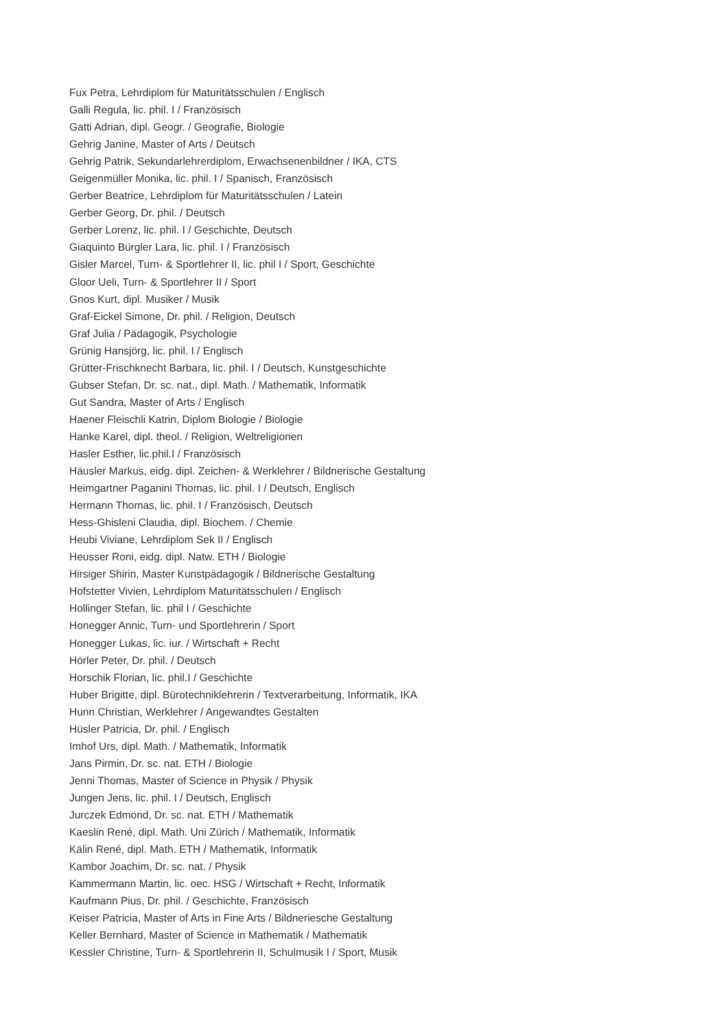Fux Petra, Lehrdiplom für Maturitätsschulen / Englisch
Galli Regula, lic. phil. I / Französisch
Gatti Adrian, dipl. Geogr. / Geografie, Biologie
Gehrig Janine, Master of Arts / Deutsch
Gehrig Patrik, Sekundarlehrerdiplom, Erwachsenenbildner / IKA, CTS
Geigenmüller Monika, lic. phil. I / Spanisch, Französisch
Gerber Beatrice, Lehrdiplom für Maturitätsschulen / Latein
Gerber Georg, Dr. phil. / Deutsch
Gerber Lorenz, lic. phil. I / Geschichte, Deutsch
Giaquinto Bürgler Lara, lic. phil. I / Französisch
Gisler Marcel, Turn- & Sportlehrer II, lic. phil I / Sport, Geschichte
Gloor Ueli, Turn- & Sportlehrer II / Sport
Gnos Kurt, dipl. Musiker / Musik
Graf-Eickel Simone, Dr. phil. / Religion, Deutsch
Graf Julia / Pädagogik, Psychologie
Grünig Hansjörg, lic. phil. I / Englisch
Grütter-Frischknecht Barbara, lic. phil. I / Deutsch, Kunstgeschichte
Gubser Stefan, Dr. sc. nat., dipl. Math. / Mathematik, Informatik
Gut Sandra, Master of Arts / Englisch
Haener Fleischli Katrin, Diplom Biologie / Biologie
Hanke Karel, dipl. theol. / Religion, Weltreligionen
Hasler Esther, lic.phil.I / Französisch
Häusler Markus, eidg. dipl. Zeichen- & Werklehrer / Bildnerische Gestaltung
Heimgartner Paganini Thomas, lic. phil. I / Deutsch, Englisch
Hermann Thomas, lic. phil. I / Französisch, Deutsch
Hess-Ghisleni Claudia, dipl. Biochem. / Chemie
Heubi Viviane, Lehrdiplom Sek II / Englisch
Heusser Roni, eidg. dipl. Natw. ETH / Biologie
Hirsiger Shirin, Master Kunstpädagogik / Bildnerische Gestaltung
Hofstetter Vivien, Lehrdiplom Maturitätsschulen / Englisch
Hollinger Stefan, lic. phil I / Geschichte
Honegger Annic, Turn- und Sportlehrerin / Sport
Honegger Lukas, lic. iur. / Wirtschaft + Recht
Hörler Peter, Dr. phil. / Deutsch
Horschik Florian, lic. phil.I / Geschichte
Huber Brigitte, dipl. Bürotechniklehrerin / Textverarbeitung, Informatik, IKA
Hunn Christian, Werklehrer / Angewandtes Gestalten
Hüsler Patricia, Dr. phil. / Englisch
Imhof Urs, dipl. Math. / Mathematik, Informatik
Jans Pirmin, Dr. sc. nat. ETH / Biologie
Jenni Thomas, Master of Science in Physik / Physik
Jungen Jens, lic. phil. I / Deutsch, Englisch
Jurczek Edmond, Dr. sc. nat. ETH / Mathematik
Kaeslin René, dipl. Math. Uni Zürich / Mathematik, Informatik
Kälin René, dipl. Math. ETH / Mathematik, Informatik
Kambor Joachim, Dr. sc. nat. / Physik
Kammermann Martin, lic. oec. HSG / Wirtschaft + Recht, Informatik
Kaufmann Pius, Dr. phil. / Geschichte, Französisch
Keiser Patricia, Master of Arts in Fine Arts / Bildneriesche Gestaltung
Keller Bernhard, Master of Science in Mathematik / Mathematik
Kessler Christine, Turn- & Sportlehrerin II, Schulmusik I / Sport, Musik